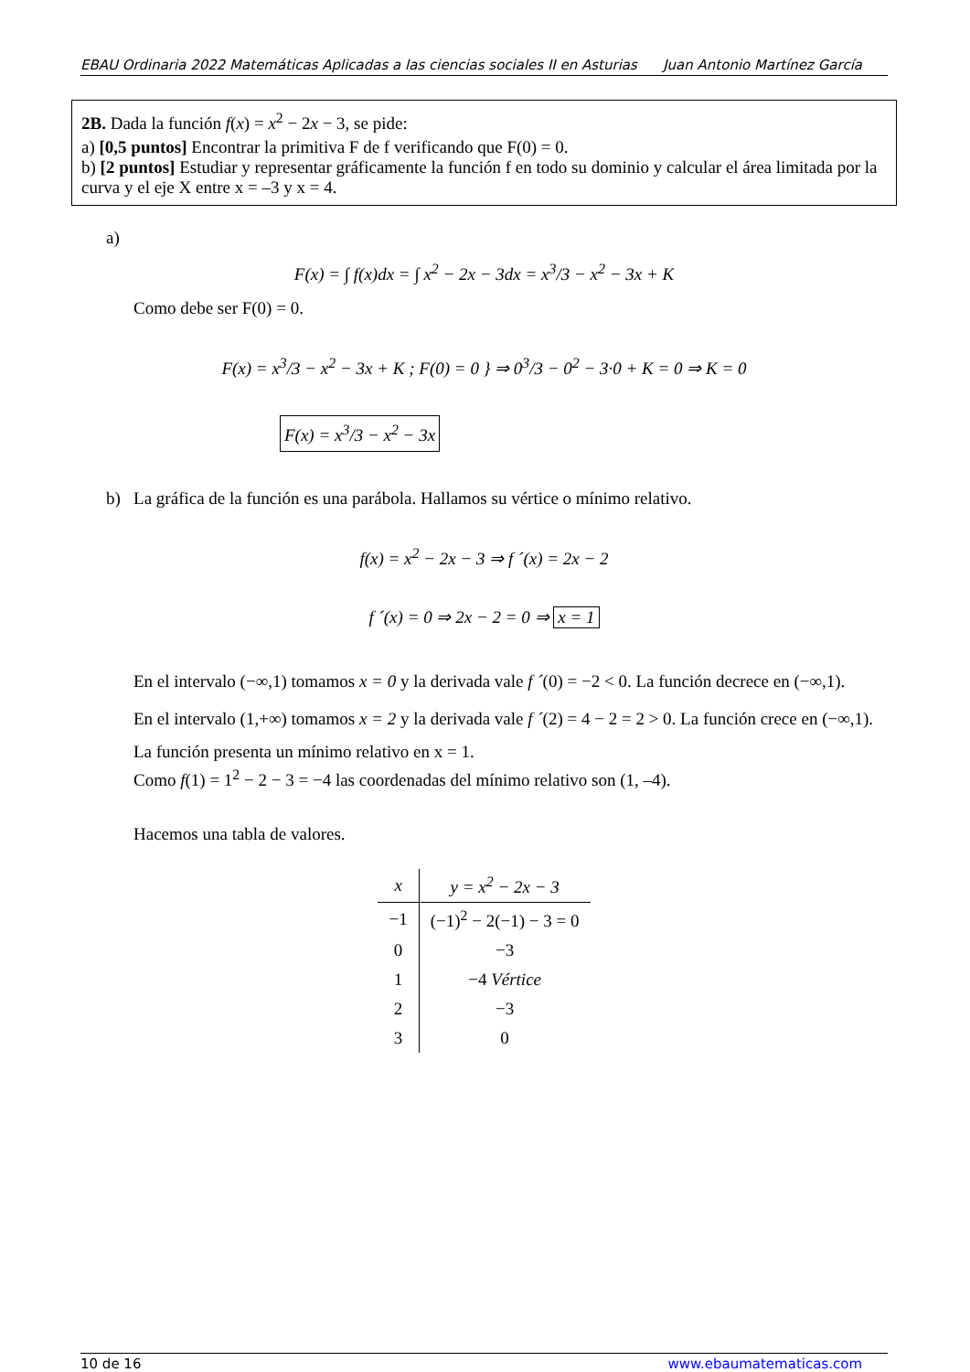EBAU Ordinaria 2022 Matemáticas Aplicadas a las ciencias sociales II en Asturias Juan Antonio Martínez García
2B. Dada la función f(x) = x<sup>2</sup> − 2x − 3, se pide:
a) [0,5 puntos] Encontrar la primitiva F de f verificando que F(0) = 0.
b) [2 puntos] Estudiar y representar gráficamente la función f en todo su dominio y calcular el área limitada por la curva y el eje X entre x = –3 y x = 4.
a)
F(x) = ∫ f(x)dx = ∫ x<sup>2</sup> − 2x − 3dx = x<sup>3</sup>/3 − x<sup>2</sup> − 3x + K
Como debe ser F(0) = 0.
F(x) = x<sup>3</sup>/3 − x<sup>2</sup> − 3x + K ; F(0) = 0 } ⇒ 0<sup>3</sup>/3 − 0<sup>2</sup> − 3·0 + K = 0 ⇒ K = 0
F(x) = x<sup>3</sup>/3 − x<sup>2</sup> − 3x
b) La gráfica de la función es una parábola. Hallamos su vértice o mínimo relativo.
f(x) = x<sup>2</sup> − 2x − 3 ⇒ f ´(x) = 2x − 2
f ´(x) = 0 ⇒ 2x − 2 = 0 ⇒ x = 1
En el intervalo (−∞,1) tomamos x = 0 y la derivada vale f ´(0) = −2 < 0. La función decrece en (−∞,1).
En el intervalo (1,+∞) tomamos x = 2 y la derivada vale f ´(2) = 4 − 2 = 2 > 0. La función crece en (−∞,1).
La función presenta un mínimo relativo en x = 1.
Como f(1) = 1<sup>2</sup> − 2 − 3 = −4 las coordenadas del mínimo relativo son (1, –4).
Hacemos una tabla de valores.
| x | y = x<sup>2</sup> − 2x − 3 |
| --- | --- |
| −1 | (−1)<sup>2</sup> − 2(−1) − 3 = 0 |
| 0 | −3 |
| 1 | −4 Vértice |
| 2 | −3 |
| 3 | 0 |
10 de 16 www.ebaumatematicas.com